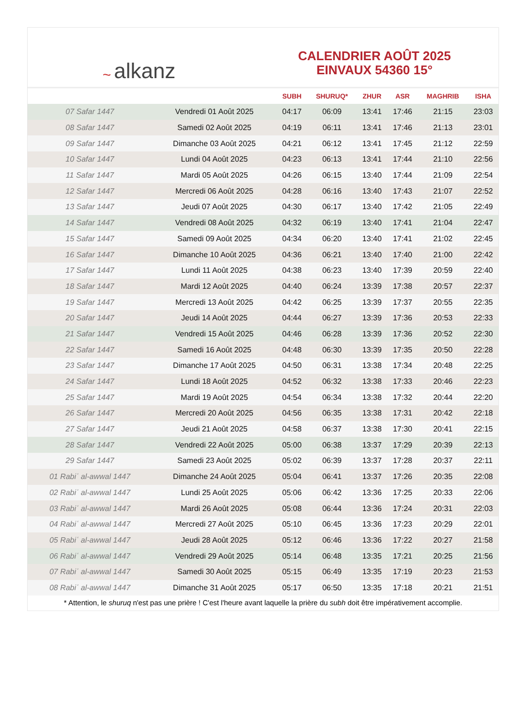~ alkanz
CALENDRIER AOÛT 2025
EINVAUX 54360 15°
| | | SUBH | SHURUQ* | ZHUR | ASR | MAGHRIB | ISHA |
| --- | --- | --- | --- | --- | --- | --- | --- |
| 07 Safar 1447 | Vendredi 01 Août 2025 | 04:17 | 06:09 | 13:41 | 17:46 | 21:15 | 23:03 |
| 08 Safar 1447 | Samedi 02 Août 2025 | 04:19 | 06:11 | 13:41 | 17:46 | 21:13 | 23:01 |
| 09 Safar 1447 | Dimanche 03 Août 2025 | 04:21 | 06:12 | 13:41 | 17:45 | 21:12 | 22:59 |
| 10 Safar 1447 | Lundi 04 Août 2025 | 04:23 | 06:13 | 13:41 | 17:44 | 21:10 | 22:56 |
| 11 Safar 1447 | Mardi 05 Août 2025 | 04:26 | 06:15 | 13:40 | 17:44 | 21:09 | 22:54 |
| 12 Safar 1447 | Mercredi 06 Août 2025 | 04:28 | 06:16 | 13:40 | 17:43 | 21:07 | 22:52 |
| 13 Safar 1447 | Jeudi 07 Août 2025 | 04:30 | 06:17 | 13:40 | 17:42 | 21:05 | 22:49 |
| 14 Safar 1447 | Vendredi 08 Août 2025 | 04:32 | 06:19 | 13:40 | 17:41 | 21:04 | 22:47 |
| 15 Safar 1447 | Samedi 09 Août 2025 | 04:34 | 06:20 | 13:40 | 17:41 | 21:02 | 22:45 |
| 16 Safar 1447 | Dimanche 10 Août 2025 | 04:36 | 06:21 | 13:40 | 17:40 | 21:00 | 22:42 |
| 17 Safar 1447 | Lundi 11 Août 2025 | 04:38 | 06:23 | 13:40 | 17:39 | 20:59 | 22:40 |
| 18 Safar 1447 | Mardi 12 Août 2025 | 04:40 | 06:24 | 13:39 | 17:38 | 20:57 | 22:37 |
| 19 Safar 1447 | Mercredi 13 Août 2025 | 04:42 | 06:25 | 13:39 | 17:37 | 20:55 | 22:35 |
| 20 Safar 1447 | Jeudi 14 Août 2025 | 04:44 | 06:27 | 13:39 | 17:36 | 20:53 | 22:33 |
| 21 Safar 1447 | Vendredi 15 Août 2025 | 04:46 | 06:28 | 13:39 | 17:36 | 20:52 | 22:30 |
| 22 Safar 1447 | Samedi 16 Août 2025 | 04:48 | 06:30 | 13:39 | 17:35 | 20:50 | 22:28 |
| 23 Safar 1447 | Dimanche 17 Août 2025 | 04:50 | 06:31 | 13:38 | 17:34 | 20:48 | 22:25 |
| 24 Safar 1447 | Lundi 18 Août 2025 | 04:52 | 06:32 | 13:38 | 17:33 | 20:46 | 22:23 |
| 25 Safar 1447 | Mardi 19 Août 2025 | 04:54 | 06:34 | 13:38 | 17:32 | 20:44 | 22:20 |
| 26 Safar 1447 | Mercredi 20 Août 2025 | 04:56 | 06:35 | 13:38 | 17:31 | 20:42 | 22:18 |
| 27 Safar 1447 | Jeudi 21 Août 2025 | 04:58 | 06:37 | 13:38 | 17:30 | 20:41 | 22:15 |
| 28 Safar 1447 | Vendredi 22 Août 2025 | 05:00 | 06:38 | 13:37 | 17:29 | 20:39 | 22:13 |
| 29 Safar 1447 | Samedi 23 Août 2025 | 05:02 | 06:39 | 13:37 | 17:28 | 20:37 | 22:11 |
| 01 Rabiʿ al-awwal 1447 | Dimanche 24 Août 2025 | 05:04 | 06:41 | 13:37 | 17:26 | 20:35 | 22:08 |
| 02 Rabiʿ al-awwal 1447 | Lundi 25 Août 2025 | 05:06 | 06:42 | 13:36 | 17:25 | 20:33 | 22:06 |
| 03 Rabiʿ al-awwal 1447 | Mardi 26 Août 2025 | 05:08 | 06:44 | 13:36 | 17:24 | 20:31 | 22:03 |
| 04 Rabiʿ al-awwal 1447 | Mercredi 27 Août 2025 | 05:10 | 06:45 | 13:36 | 17:23 | 20:29 | 22:01 |
| 05 Rabiʿ al-awwal 1447 | Jeudi 28 Août 2025 | 05:12 | 06:46 | 13:36 | 17:22 | 20:27 | 21:58 |
| 06 Rabiʿ al-awwal 1447 | Vendredi 29 Août 2025 | 05:14 | 06:48 | 13:35 | 17:21 | 20:25 | 21:56 |
| 07 Rabiʿ al-awwal 1447 | Samedi 30 Août 2025 | 05:15 | 06:49 | 13:35 | 17:19 | 20:23 | 21:53 |
| 08 Rabiʿ al-awwal 1447 | Dimanche 31 Août 2025 | 05:17 | 06:50 | 13:35 | 17:18 | 20:21 | 21:51 |
* Attention, le shuruq n'est pas une prière ! C'est l'heure avant laquelle la prière du subh doit être impérativement accomplie.